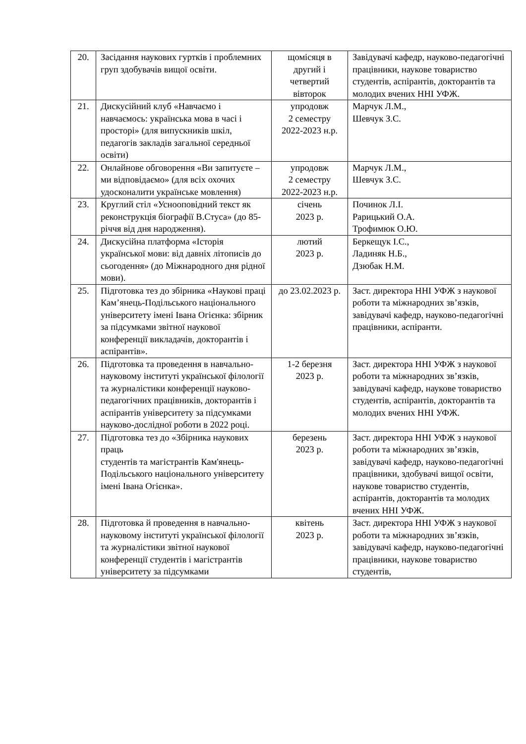| 20. | Засідання наукових гуртків і проблемних груп здобувачів вищої освіти. | щомісяця в другий і четвертий вівторок | Завідувачі кафедр, науково-педагогічні працівники, наукове товариство студентів, аспірантів, докторантів та молодих вчених ННІ УФЖ. |
| 21. | Дискусійний клуб «Навчаємо і навчаємось: українська мова в часі і просторі» (для випускників шкіл, педагогів закладів загальної середньої освіти) | упродовж 2 семестру 2022-2023 н.р. | Марчук Л.М., Шевчук З.С. |
| 22. | Онлайнове обговорення «Ви запитуєте – ми відповідаємо» (для всіх охочих удосконалити українське мовлення) | упродовж 2 семестру 2022-2023 н.р. | Марчук Л.М., Шевчук З.С. |
| 23. | Круглий стіл «Усноо­повідний текст як реконструкція біографії В.Стуса» (до 85-річчя від дня народження). | січень 2023 р. | Починок Л.І. Рарицький О.А. Трофимюк О.Ю. |
| 24. | Дискусійна платформа «Історія української мови: від давніх літописів до сьогодення» (до Міжнародного дня рідної мови). | лютий 2023 р. | Беркещук І.С., Ладиняк Н.Б., Дзюбак Н.М. |
| 25. | Підготовка тез до збірника «Наукові праці Кам’янець-Подільського національного університету імені Івана Огієнка: збірник за підсумками звітної наукової конференції викладачів, докторантів і аспірантів». | до 23.02.2023 р. | Заст. директора ННІ УФЖ з наукової роботи та міжнародних зв’язків, завідувачі кафедр, науково-педагогічні працівники, аспіранти. |
| 26. | Підготовка та проведення в навчально-науковому інституті української філології та журналістики конференції науково-педагогічних працівників, докторантів і аспірантів університету за підсумками науково-дослідної роботи в 2022 році. | 1-2 березня 2023 р. | Заст. директора ННІ УФЖ з наукової роботи та міжнародних зв’язків, завідувачі кафедр, наукове товариство студентів, аспірантів, докторантів та молодих вчених ННІ УФЖ. |
| 27. | Підготовка тез до «Збірника наукових праць студентів та магістрантів Кам'янець-Подільського національного університету імені Івана Огієнка». | березень 2023 р. | Заст. директора ННІ УФЖ з наукової роботи та міжнародних зв’язків, завідувачі кафедр, науково-педагогічні працівники, здобувачі вищої освіти, наукове товариство студентів, аспірантів, докторантів та молодих вчених ННІ УФЖ. |
| 28. | Підготовка й проведення в навчально-науковому інституті української філології та журналістики звітної наукової конференції студентів і магістрантів університету за підсумками | квітень 2023 р. | Заст. директора ННІ УФЖ з наукової роботи та міжнародних зв’язків, завідувачі кафедр, науково-педагогічні працівники, наукове товариство студентів, |